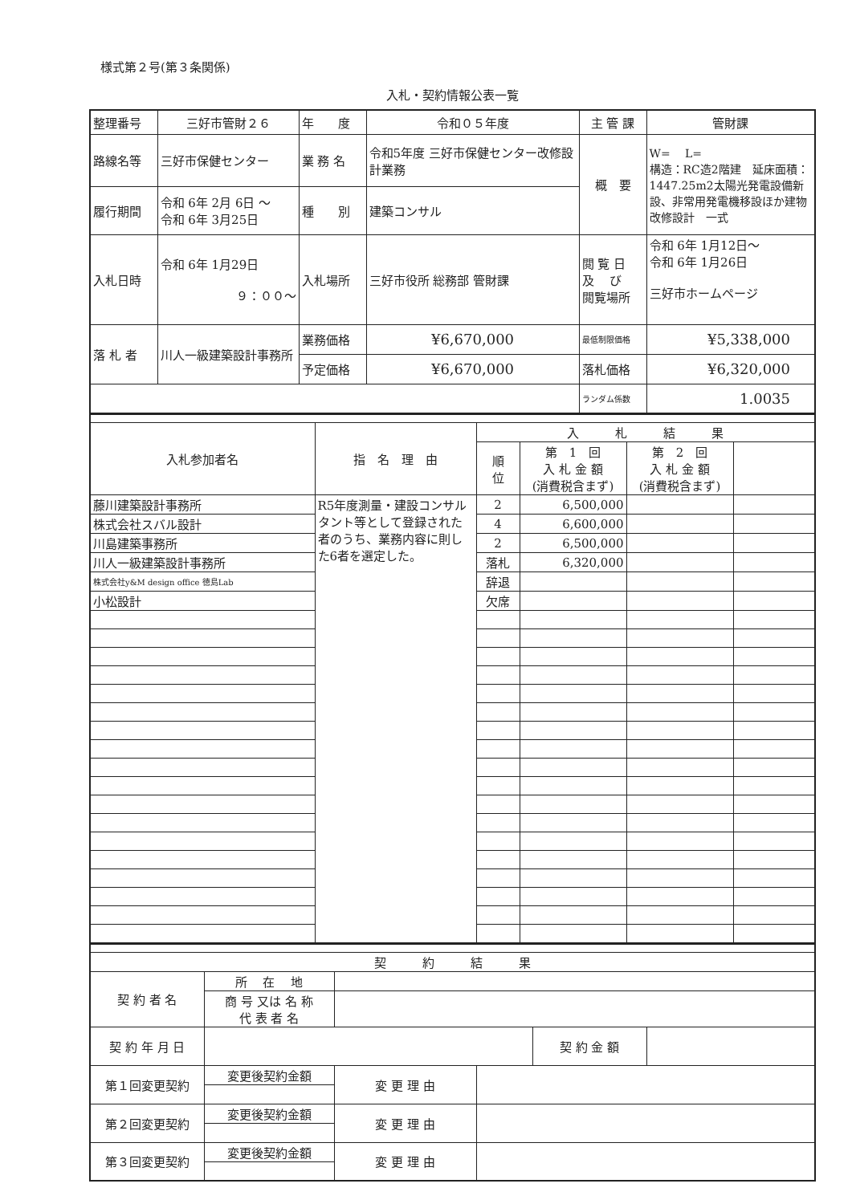様式第２号(第３条関係)
入札・契約情報公表一覧
| 整理番号 | 三好市管財２６ | 年 度 | 令和０５年度 | 主 管 課 | 管財課 |
| 路線名等 | 三好市保健センター | 業 務 名 | 令和5年度 三好市保健センター改修設計業務 | 概 要 | W= L= 構造：RC造2階建 延床面積：1447.25m2太陽光発電設備新設、非常用発電機移設ほか建物改修設計 一式 |
| 履行期間 | 令和 6年 2月 6日 ～ 令和 6年 3月25日 | 種 別 | 建築コンサル | | |
| 入札日時 | 令和 6年 1月29日 ９：００～ | 入札場所 | 三好市役所 総務部 管財課 | 閲 覧 日 及 び 閲覧場所 | 令和 6年 1月12日～ 令和 6年 1月26日 三好市ホームページ |
| 落 札 者 | 川人一級建築設計事務所 | 業務価格 | ¥6,670,000 | 最低制限価格 | ¥5,338,000 |
| | | 予定価格 | ¥6,670,000 | 落札価格 | ¥6,320,000 |
| | | | | ランダム係数 | 1.0035 |
| 入札参加者名 | 指 名 理 由 | 入 札 結 果 | | | |
| | | 順 位 | 第 1 回 入 札 金 額 (消費税含まず) | 第 2 回 入 札 金 額 (消費税含まず) | |
| 藤川建築設計事務所 | R5年度測量・建設コンサルタント等として登録された者のうち、業務内容に則した6者を選定した。 | 2 | 6,500,000 | | |
| 株式会社スバル設計 | | 4 | 6,600,000 | | |
| 川島建築事務所 | | 2 | 6,500,000 | | |
| 川人一級建築設計事務所 | | 落札 | 6,320,000 | | |
| 株式会社y&M design office 徳島Lab | | 辞退 | | | |
| 小松設計 | | 欠席 | | | |
| 契 約 結 果 | | | | | |
| 契 約 者 名 | 所 在 地 | | | | |
| | 商 号 又は 名 称 代 表 者 名 | | | | |
| 契 約 年 月 日 | | | | 契 約 金 額 | |
| 第１回変更契約 | 変更後契約金額 | 変 更 理 由 | | | |
| 第２回変更契約 | 変更後契約金額 | 変 更 理 由 | | | |
| 第３回変更契約 | 変更後契約金額 | 変 更 理 由 | | | |